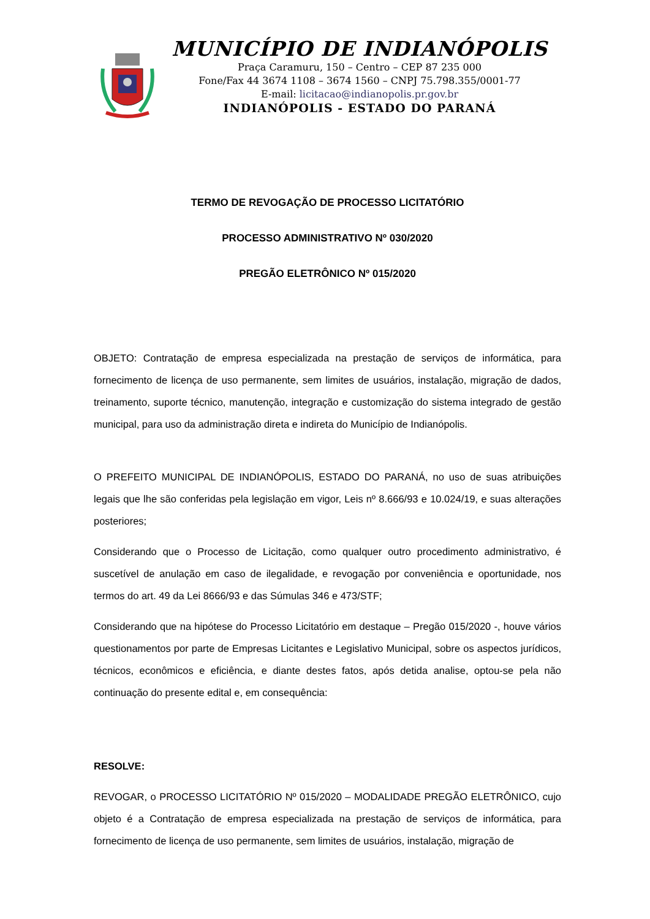MUNICÍPIO DE INDIANÓPOLIS
Praça Caramuru, 150 – Centro – CEP 87 235 000
Fone/Fax 44 3674 1108 – 3674 1560 – CNPJ 75.798.355/0001-77
E-mail: licitacao@indianopolis.pr.gov.br
INDIANÓPOLIS - ESTADO DO PARANÁ
TERMO DE REVOGAÇÃO DE PROCESSO LICITATÓRIO
PROCESSO ADMINISTRATIVO Nº 030/2020
PREGÃO ELETRÔNICO Nº 015/2020
OBJETO: Contratação de empresa especializada na prestação de serviços de informática, para fornecimento de licença de uso permanente, sem limites de usuários, instalação, migração de dados, treinamento, suporte técnico, manutenção, integração e customização do sistema integrado de gestão municipal, para uso da administração direta e indireta do Município de Indianópolis.
O PREFEITO MUNICIPAL DE INDIANÓPOLIS, ESTADO DO PARANÁ, no uso de suas atribuições legais que lhe são conferidas pela legislação em vigor, Leis nº 8.666/93 e 10.024/19, e suas alterações posteriores;
Considerando que o Processo de Licitação, como qualquer outro procedimento administrativo, é suscetível de anulação em caso de ilegalidade, e revogação por conveniência e oportunidade, nos termos do art. 49 da Lei 8666/93 e das Súmulas 346 e 473/STF;
Considerando que na hipótese do Processo Licitatório em destaque – Pregão 015/2020 -, houve vários questionamentos por parte de Empresas Licitantes e Legislativo Municipal, sobre os aspectos jurídicos, técnicos, econômicos e eficiência, e diante destes fatos, após detida analise, optou-se pela não continuação do presente edital e, em consequência:
RESOLVE:
REVOGAR, o PROCESSO LICITATÓRIO Nº 015/2020 – MODALIDADE PREGÃO ELETRÔNICO, cujo objeto é a Contratação de empresa especializada na prestação de serviços de informática, para fornecimento de licença de uso permanente, sem limites de usuários, instalação, migração de